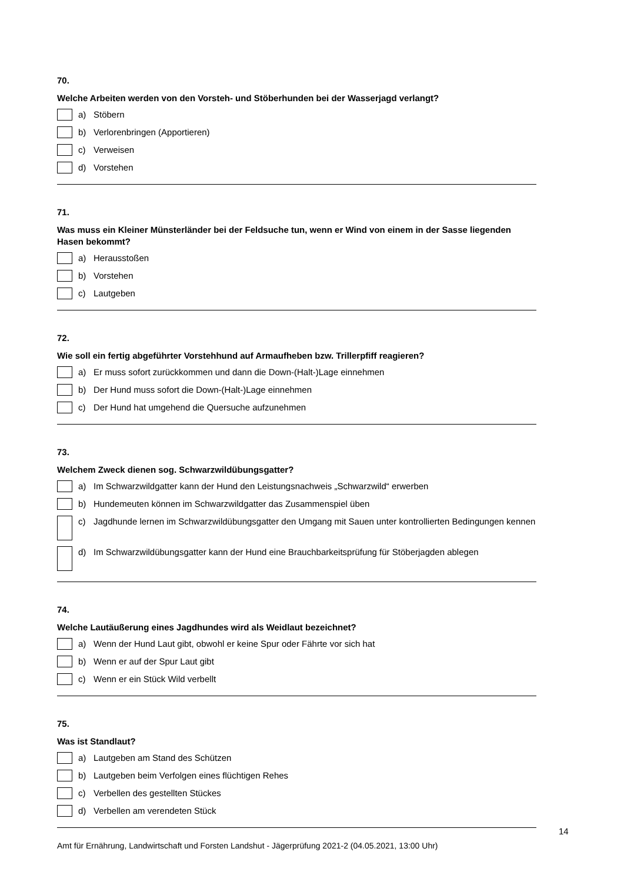70.
Welche Arbeiten werden von den Vorsteh- und Stöberhunden bei der Wasserjagd verlangt?
a) Stöbern
b) Verlorenbringen (Apportieren)
c) Verweisen
d) Vorstehen
71.
Was muss ein Kleiner Münsterländer bei der Feldsuche tun, wenn er Wind von einem in der Sasse liegenden Hasen bekommt?
a) Herausstoßen
b) Vorstehen
c) Lautgeben
72.
Wie soll ein fertig abgeführter Vorstehhund auf Armaufheben bzw. Trillerpfiff reagieren?
a) Er muss sofort zurückkommen und dann die Down-(Halt-)Lage einnehmen
b) Der Hund muss sofort die Down-(Halt-)Lage einnehmen
c) Der Hund hat umgehend die Quersuche aufzunehmen
73.
Welchem Zweck dienen sog. Schwarzwildübungsgatter?
a) Im Schwarzwildgatter kann der Hund den Leistungsnachweis „Schwarzwild“ erwerben
b) Hundemeuten können im Schwarzwildgatter das Zusammenspiel üben
c) Jagdhunde lernen im Schwarzwildübungsgatter den Umgang mit Sauen unter kontrollierten Bedingungen kennen
d) Im Schwarzwildübungsgatter kann der Hund eine Brauchbarkeitsprüfung für Stöberjagden ablegen
74.
Welche Lautäußerung eines Jagdhundes wird als Weidlaut bezeichnet?
a) Wenn der Hund Laut gibt, obwohl er keine Spur oder Fährte vor sich hat
b) Wenn er auf der Spur Laut gibt
c) Wenn er ein Stück Wild verbellt
75.
Was ist Standlaut?
a) Lautgeben am Stand des Schützen
b) Lautgeben beim Verfolgen eines flüchtigen Rehes
c) Verbellen des gestellten Stückes
d) Verbellen am verendeten Stück
14
Amt für Ernährung, Landwirtschaft und Forsten Landshut - Jägerprüfung 2021-2 (04.05.2021, 13:00 Uhr)